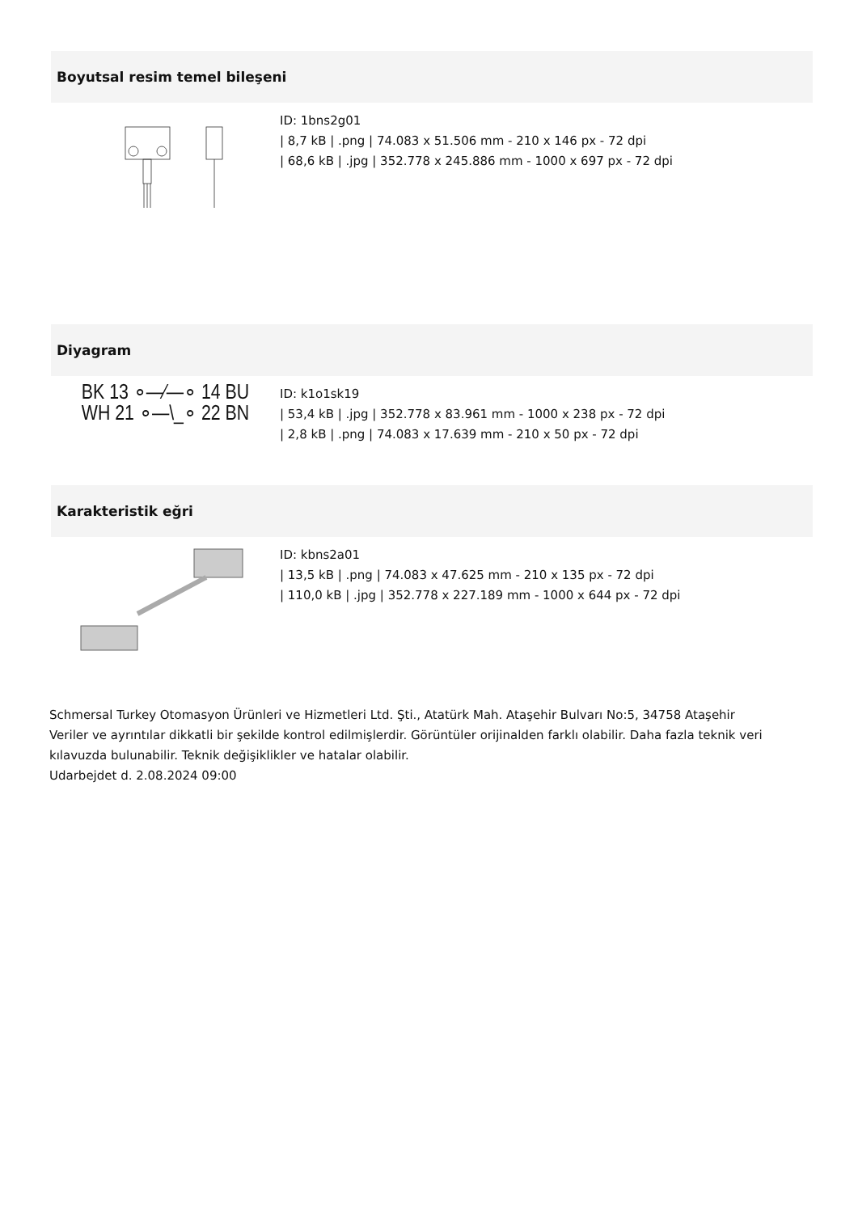Boyutsal resim temel bileşeni
ID: 1bns2g01
| 8,7 kB | .png | 74.083 x 51.506 mm - 210 x 146 px - 72 dpi
| 68,6 kB | .jpg | 352.778 x 245.886 mm - 1000 x 697 px - 72 dpi
Diyagram
BK 13 ∘—⁄—∘ 14 BU
WH 21 ∘—\_∘ 22 BN
ID: k1o1sk19
| 53,4 kB | .jpg | 352.778 x 83.961 mm - 1000 x 238 px - 72 dpi
| 2,8 kB | .png | 74.083 x 17.639 mm - 210 x 50 px - 72 dpi
Karakteristik eğri
ID: kbns2a01
| 13,5 kB | .png | 74.083 x 47.625 mm - 210 x 135 px - 72 dpi
| 110,0 kB | .jpg | 352.778 x 227.189 mm - 1000 x 644 px - 72 dpi
Schmersal Turkey Otomasyon Ürünleri ve Hizmetleri Ltd. Şti., Atatürk Mah. Ataşehir Bulvarı No:5, 34758 Ataşehir
Veriler ve ayrıntılar dikkatli bir şekilde kontrol edilmişlerdir. Görüntüler orijinalden farklı olabilir. Daha fazla teknik veri kılavuzda bulunabilir. Teknik değişiklikler ve hatalar olabilir.
Udarbejdet d. 2.08.2024 09:00